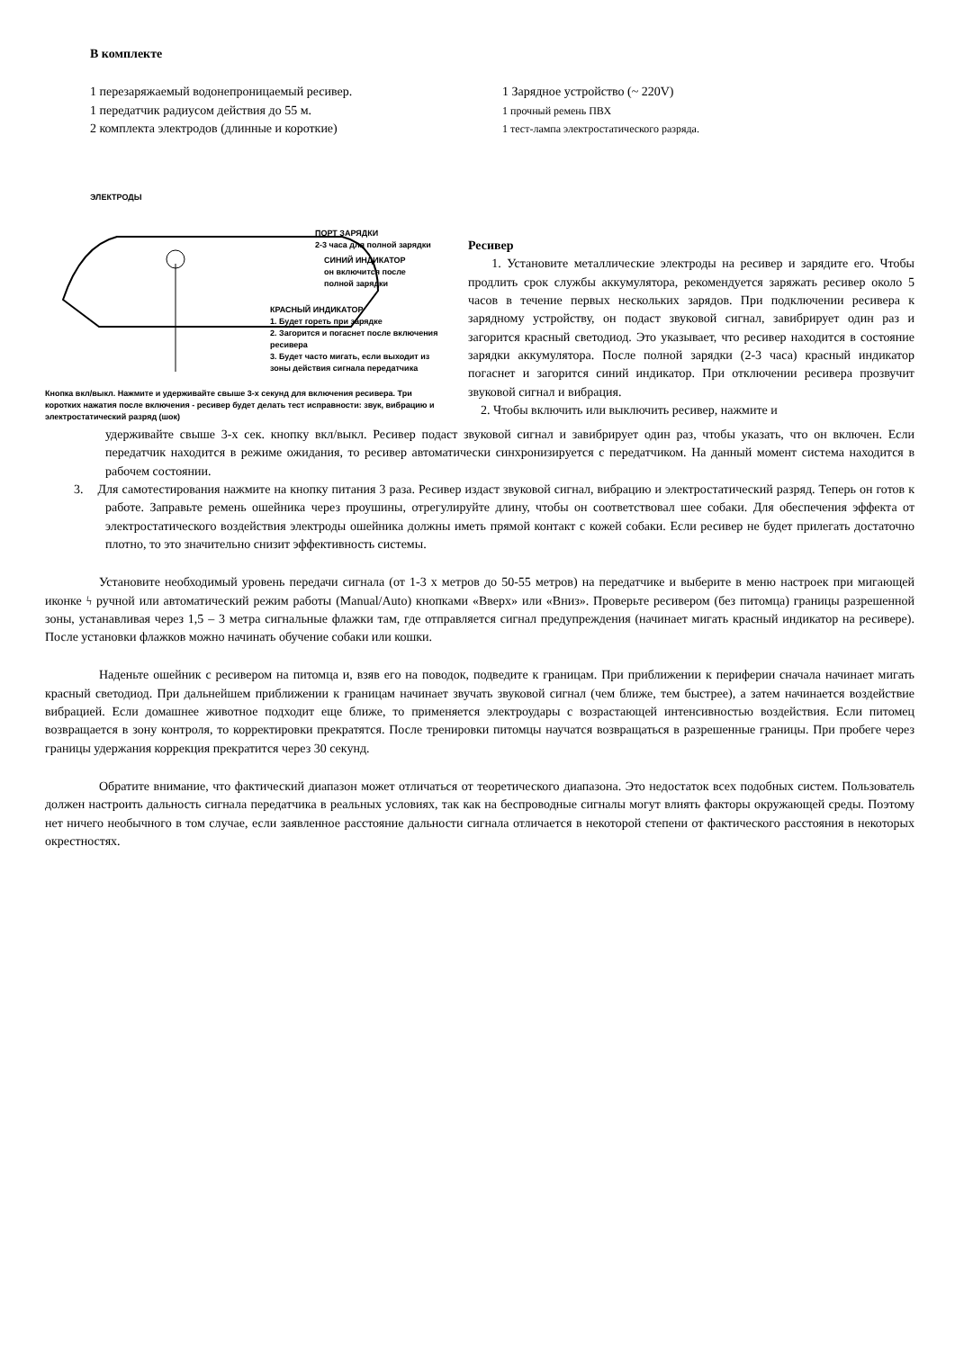В комплекте
1 перезаряжаемый водонепроницаемый ресивер.
1 передатчик радиусом действия до 55 м.
2 комплекта электродов (длинные и короткие)
1 Зарядное устройство (~ 220V)
1 прочный ремень ПВХ
1 тест-лампа электростатического разряда.
ЭЛЕКТРОДЫ
ПОРТ ЗАРЯДКИ
2-3 часа для полной зарядки
СИНИЙ ИНДИКАТОР
он включится после
полной зарядки
КРАСНЫЙ ИНДИКАТОР
1. Будет гореть при зарядке
2. Загорится и погаснет после включения ресивера
3. Будет часто мигать, если выходит из зоны действия сигнала передатчика
Кнопка вкл/выкл. Нажмите и удерживайте свыше 3-х секунд для включения ресивера. Три коротких нажатия после включения - ресивер будет делать тест исправности: звук, вибрацию и электростатический разряд (шок)
Ресивер
1. Установите металлические электроды на ресивер и зарядите его. Чтобы продлить срок службы аккумулятора, рекомендуется заряжать ресивер около 5 часов в течение первых нескольких зарядов. При подключении ресивера к зарядному устройству, он подаст звуковой сигнал, завибрирует один раз и загорится красный светодиод. Это указывает, что ресивер находится в состояние зарядки аккумулятора. После полной зарядки (2-3 часа) красный индикатор погаснет и загорится синий индикатор. При отключении ресивера прозвучит звуковой сигнал и вибрация.
2. Чтобы включить или выключить ресивер, нажмите и
удерживайте свыше 3-х сек. кнопку вкл/выкл. Ресивер подаст звуковой сигнал и завибрирует один раз, чтобы указать, что он включен. Если передатчик находится в режиме ожидания, то ресивер автоматически синхронизируется с передатчиком. На данный момент система находится в рабочем состоянии.
3. Для самотестирования нажмите на кнопку питания 3 раза. Ресивер издаст звуковой сигнал, вибрацию и электростатический разряд. Теперь он готов к работе. Заправьте ремень ошейника через проушины, отрегулируйте длину, чтобы он соответствовал шее собаки. Для обеспечения эффекта от электростатического воздействия электроды ошейника должны иметь прямой контакт с кожей собаки. Если ресивер не будет прилегать достаточно плотно, то это значительно снизит эффективность системы.
Установите необходимый уровень передачи сигнала (от 1-3 х метров до 50-55 метров) на передатчике и выберите в меню настроек при мигающей иконке ϟ ручной или автоматический режим работы (Manual/Auto) кнопками «Вверх» или «Вниз». Проверьте ресивером (без питомца) границы разрешенной зоны, устанавливая через 1,5 – 3 метра сигнальные флажки там, где отправляется сигнал предупреждения (начинает мигать красный индикатор на ресивере). После установки флажков можно начинать обучение собаки или кошки.
Наденьте ошейник с ресивером на питомца и, взяв его на поводок, подведите к границам. При приближении к периферии сначала начинает мигать красный светодиод. При дальнейшем приближении к границам начинает звучать звуковой сигнал (чем ближе, тем быстрее), а затем начинается воздействие вибрацией. Если домашнее животное подходит еще ближе, то применяется электроудары с возрастающей интенсивностью воздействия. Если питомец возвращается в зону контроля, то корректировки прекратятся. После тренировки питомцы научатся возвращаться в разрешенные границы. При пробеге через границы удержания коррекция прекратится через 30 секунд.
Обратите внимание, что фактический диапазон может отличаться от теоретического диапазона. Это недостаток всех подобных систем. Пользователь должен настроить дальность сигнала передатчика в реальных условиях, так как на беспроводные сигналы могут влиять факторы окружающей среды. Поэтому нет ничего необычного в том случае, если заявленное расстояние дальности сигнала отличается в некоторой степени от фактического расстояния в некоторых окрестностях.